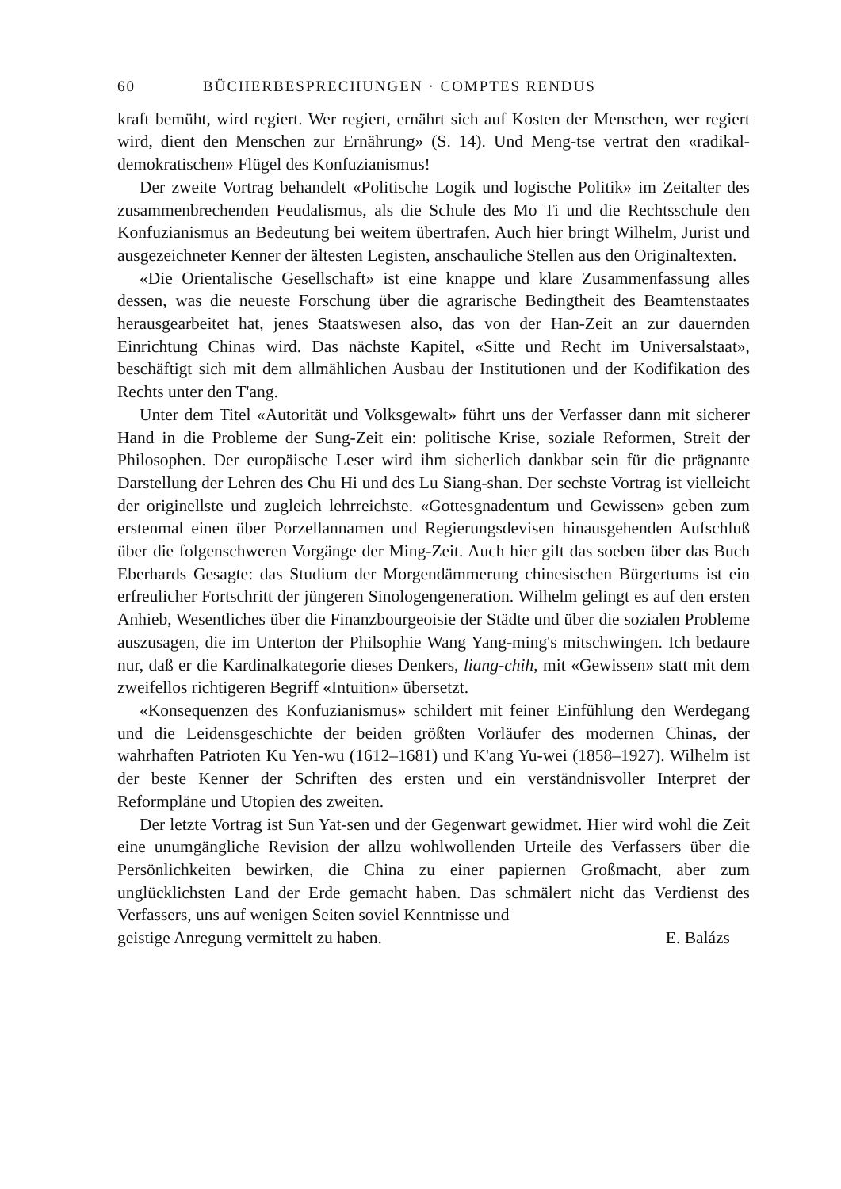60 BÜCHERBESPRECHUNGEN · COMPTES RENDUS
kraft bemüht, wird regiert. Wer regiert, ernährt sich auf Kosten der Menschen, wer regiert wird, dient den Menschen zur Ernährung» (S. 14). Und Meng-tse vertrat den «radikal-demokratischen» Flügel des Konfuzianismus!
Der zweite Vortrag behandelt «Politische Logik und logische Politik» im Zeitalter des zusammenbrechenden Feudalismus, als die Schule des Mo Ti und die Rechtsschule den Konfuzianismus an Bedeutung bei weitem übertrafen. Auch hier bringt Wilhelm, Jurist und ausgezeichneter Kenner der ältesten Legisten, anschauliche Stellen aus den Originaltexten.
«Die Orientalische Gesellschaft» ist eine knappe und klare Zusammenfassung alles dessen, was die neueste Forschung über die agrarische Bedingtheit des Beamtenstaates herausgearbeitet hat, jenes Staatswesen also, das von der Han-Zeit an zur dauernden Einrichtung Chinas wird. Das nächste Kapitel, «Sitte und Recht im Universalstaat», beschäftigt sich mit dem allmählichen Ausbau der Institutionen und der Kodifikation des Rechts unter den T'ang.
Unter dem Titel «Autorität und Volksgewalt» führt uns der Verfasser dann mit sicherer Hand in die Probleme der Sung-Zeit ein: politische Krise, soziale Reformen, Streit der Philosophen. Der europäische Leser wird ihm sicherlich dankbar sein für die prägnante Darstellung der Lehren des Chu Hi und des Lu Siang-shan. Der sechste Vortrag ist vielleicht der originellste und zugleich lehrreichste. «Gottesgnadentum und Gewissen» geben zum erstenmal einen über Porzellannamen und Regierungsdevisen hinausgehenden Aufschluß über die folgenschweren Vorgänge der Ming-Zeit. Auch hier gilt das soeben über das Buch Eberhards Gesagte: das Studium der Morgendämmerung chinesischen Bürgertums ist ein erfreulicher Fortschritt der jüngeren Sinologengeneration. Wilhelm gelingt es auf den ersten Anhieb, Wesentliches über die Finanzbourgeoisie der Städte und über die sozialen Probleme auszusagen, die im Unterton der Philsophie Wang Yang-ming's mitschwingen. Ich bedaure nur, daß er die Kardinalkategorie dieses Denkers, liang-chih, mit «Gewissen» statt mit dem zweifellos richtigeren Begriff «Intuition» übersetzt.
«Konsequenzen des Konfuzianismus» schildert mit feiner Einfühlung den Werdegang und die Leidensgeschichte der beiden größten Vorläufer des modernen Chinas, der wahrhaften Patrioten Ku Yen-wu (1612–1681) und K'ang Yu-wei (1858–1927). Wilhelm ist der beste Kenner der Schriften des ersten und ein verständnisvoller Interpret der Reformpläne und Utopien des zweiten.
Der letzte Vortrag ist Sun Yat-sen und der Gegenwart gewidmet. Hier wird wohl die Zeit eine unumgängliche Revision der allzu wohlwollenden Urteile des Verfassers über die Persönlichkeiten bewirken, die China zu einer papiernen Großmacht, aber zum unglücklichsten Land der Erde gemacht haben. Das schmälert nicht das Verdienst des Verfassers, uns auf wenigen Seiten soviel Kenntnisse und
geistige Anregung vermittelt zu haben. E. Balázs